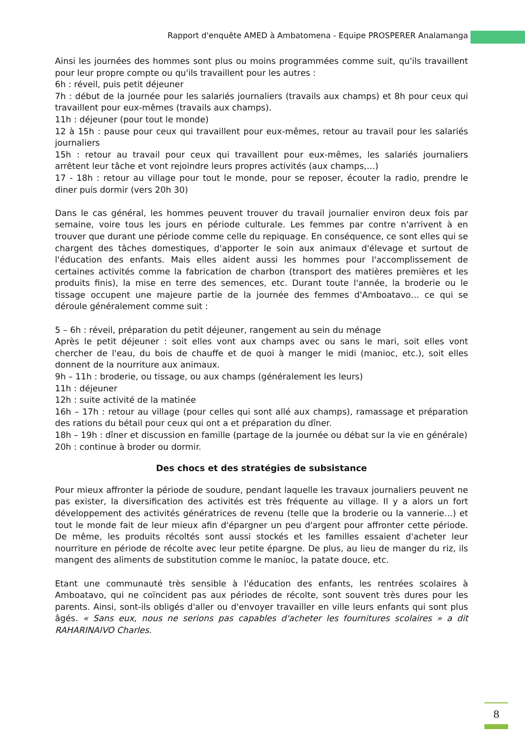Rapport d'enquête AMED à Ambatomena - Equipe PROSPERER Analamanga
Ainsi les journées des hommes sont plus ou moins programmées comme suit, qu'ils travaillent pour leur propre compte ou qu'ils travaillent pour les autres :
6h : réveil, puis petit déjeuner
7h : début de la journée pour les salariés journaliers (travails aux champs) et 8h pour ceux qui travaillent pour eux-mêmes (travails aux champs).
11h : déjeuner (pour tout le monde)
12 à 15h : pause pour ceux qui travaillent pour eux-mêmes, retour au travail pour les salariés journaliers
15h : retour au travail pour ceux qui travaillent pour eux-mêmes, les salariés journaliers arrêtent leur tâche et vont rejoindre leurs propres activités (aux champs,…)
17 - 18h : retour au village pour tout le monde, pour se reposer, écouter la radio, prendre le diner puis dormir (vers 20h 30)
Dans le cas général, les hommes peuvent trouver du travail journalier environ deux fois par semaine, voire tous les jours en période culturale. Les femmes par contre n'arrivent à en trouver que durant une période comme celle du repiquage. En conséquence, ce sont elles qui se chargent des tâches domestiques, d'apporter le soin aux animaux d'élevage et surtout de l'éducation des enfants. Mais elles aident aussi les hommes pour l'accomplissement de certaines activités comme la fabrication de charbon (transport des matières premières et les produits finis), la mise en terre des semences, etc. Durant toute l'année, la broderie ou le tissage occupent une majeure partie de la journée des femmes d'Amboatavo… ce qui se déroule généralement comme suit :
5 – 6h : réveil, préparation du petit déjeuner, rangement au sein du ménage
Après le petit déjeuner : soit elles vont aux champs avec ou sans le mari, soit elles vont chercher de l'eau, du bois de chauffe et de quoi à manger le midi (manioc, etc.), soit elles donnent de la nourriture aux animaux.
9h – 11h : broderie, ou tissage, ou aux champs (généralement les leurs)
11h : déjeuner
12h : suite activité de la matinée
16h – 17h : retour au village (pour celles qui sont allé aux champs), ramassage et préparation des rations du bétail pour ceux qui ont a et préparation du dîner.
18h – 19h : dîner et discussion en famille (partage de la journée ou débat sur la vie en générale)
20h : continue à broder ou dormir.
Des chocs et des stratégies de subsistance
Pour mieux affronter la période de soudure, pendant laquelle les travaux journaliers peuvent ne pas exister, la diversification des activités est très fréquente au village. Il y a alors un fort développement des activités génératrices de revenu (telle que la broderie ou la vannerie…) et tout le monde fait de leur mieux afin d'épargner un peu d'argent pour affronter cette période. De même, les produits récoltés sont aussi stockés et les familles essaient d'acheter leur nourriture en période de récolte avec leur petite épargne. De plus, au lieu de manger du riz, ils mangent des aliments de substitution comme le manioc, la patate douce, etc.
Etant une communauté très sensible à l'éducation des enfants, les rentrées scolaires à Amboatavo, qui ne coïncident pas aux périodes de récolte, sont souvent très dures pour les parents. Ainsi, sont-ils obligés d'aller ou d'envoyer travailler en ville leurs enfants qui sont plus âgés. « Sans eux, nous ne serions pas capables d'acheter les fournitures scolaires » a dit RAHARINAIVO Charles.
8